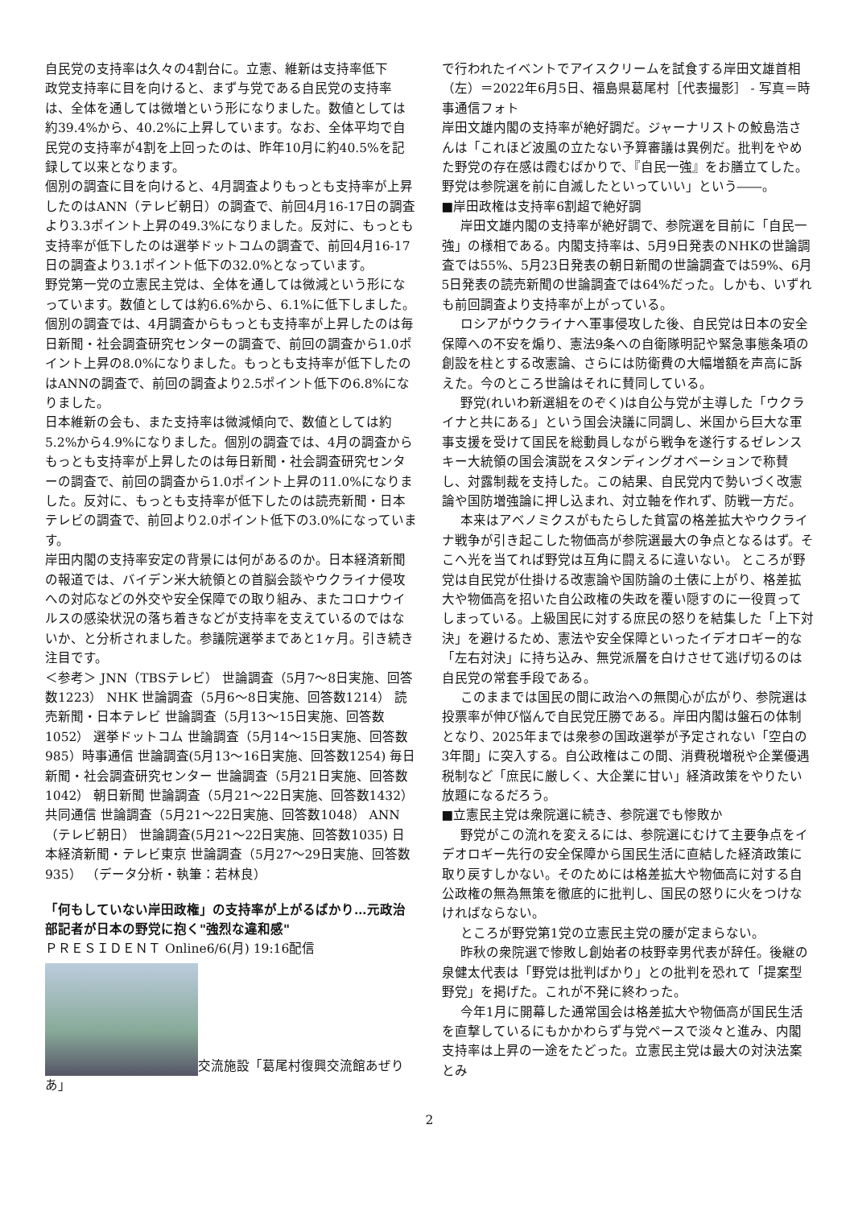自民党の支持率は久々の4割台に。立憲、維新は支持率低下
政党支持率に目を向けると、まず与党である自民党の支持率は、全体を通しては微増という形になりました。数値としては約39.4%から、40.2%に上昇しています。なお、全体平均で自民党の支持率が4割を上回ったのは、昨年10月に約40.5%を記録して以来となります。
個別の調査に目を向けると、4月調査よりもっとも支持率が上昇したのはANN（テレビ朝日）の調査で、前回4月16-17日の調査より3.3ポイント上昇の49.3%になりました。反対に、もっとも支持率が低下したのは選挙ドットコムの調査で、前回4月16-17日の調査より3.1ポイント低下の32.0%となっています。
野党第一党の立憲民主党は、全体を通しては微減という形になっています。数値としては約6.6%から、6.1%に低下しました。
個別の調査では、4月調査からもっとも支持率が上昇したのは毎日新聞・社会調査研究センターの調査で、前回の調査から1.0ポイント上昇の8.0%になりました。もっとも支持率が低下したのはANNの調査で、前回の調査より2.5ポイント低下の6.8%になりました。
日本維新の会も、また支持率は微減傾向で、数値としては約5.2%から4.9%になりました。個別の調査では、4月の調査からもっとも支持率が上昇したのは毎日新聞・社会調査研究センターの調査で、前回の調査から1.0ポイント上昇の11.0%になりました。反対に、もっとも支持率が低下したのは読売新聞・日本テレビの調査で、前回より2.0ポイント低下の3.0%になっています。
岸田内閣の支持率安定の背景には何があるのか。日本経済新聞の報道では、バイデン米大統領との首脳会談やウクライナ侵攻への対応などの外交や安全保障での取り組み、またコロナウイルスの感染状況の落ち着きなどが支持率を支えているのではないか、と分析されました。参議院選挙まであと1ヶ月。引き続き注目です。
＜参考＞ JNN（TBSテレビ） 世論調査（5月7〜8日実施、回答数1223） NHK 世論調査（5月6〜8日実施、回答数1214） 読売新聞・日本テレビ 世論調査（5月13〜15日実施、回答数1052） 選挙ドットコム 世論調査（5月14〜15日実施、回答数985）時事通信 世論調査(5月13〜16日実施、回答数1254) 毎日新聞・社会調査研究センター 世論調査（5月21日実施、回答数1042） 朝日新聞 世論調査（5月21〜22日実施、回答数1432） 共同通信 世論調査（5月21〜22日実施、回答数1048） ANN（テレビ朝日） 世論調査(5月21〜22日実施、回答数1035) 日本経済新聞・テレビ東京 世論調査（5月27〜29日実施、回答数935） （データ分析・執筆：若林良）
「何もしていない岸田政権」の支持率が上がるばかり…元政治部記者が日本の野党に抱く"強烈な違和感"
ＰＲＥＳＩＤＥＮＴ Online6/6(月) 19:16配信
交流施設「葛尾村復興交流館あぜりあ」
で行われたイベントでアイスクリームを試食する岸田文雄首相（左）＝2022年6月5日、福島県葛尾村［代表撮影］ - 写真＝時事通信フォト
岸田文雄内閣の支持率が絶好調だ。ジャーナリストの鮫島浩さんは「これほど波風の立たない予算審議は異例だ。批判をやめた野党の存在感は霞むばかりで、『自民一強』をお膳立てした。野党は参院選を前に自滅したといっていい」という――。
■岸田政権は支持率6割超で絶好調
岸田文雄内閣の支持率が絶好調で、参院選を目前に「自民一強」の様相である。内閣支持率は、5月9日発表のNHKの世論調査では55%、5月23日発表の朝日新聞の世論調査では59%、6月5日発表の読売新聞の世論調査では64%だった。しかも、いずれも前回調査より支持率が上がっている。
ロシアがウクライナへ軍事侵攻した後、自民党は日本の安全保障への不安を煽り、憲法9条への自衛隊明記や緊急事態条項の創設を柱とする改憲論、さらには防衛費の大幅増額を声高に訴えた。今のところ世論はそれに賛同している。
野党(れいわ新選組をのぞく)は自公与党が主導した「ウクライナと共にある」という国会決議に同調し、米国から巨大な軍事支援を受けて国民を総動員しながら戦争を遂行するゼレンスキー大統領の国会演説をスタンディングオベーションで称賛し、対露制裁を支持した。この結果、自民党内で勢いづく改憲論や国防増強論に押し込まれ、対立軸を作れず、防戦一方だ。
本来はアベノミクスがもたらした貧富の格差拡大やウクライナ戦争が引き起こした物価高が参院選最大の争点となるはず。そこへ光を当てれば野党は互角に闘えるに違いない。 ところが野党は自民党が仕掛ける改憲論や国防論の土俵に上がり、格差拡大や物価高を招いた自公政権の失政を覆い隠すのに一役買ってしまっている。上級国民に対する庶民の怒りを結集した「上下対決」を避けるため、憲法や安全保障といったイデオロギー的な「左右対決」に持ち込み、無党派層を白けさせて逃げ切るのは自民党の常套手段である。
このままでは国民の間に政治への無関心が広がり、参院選は投票率が伸び悩んで自民党圧勝である。岸田内閣は盤石の体制となり、2025年までは衆参の国政選挙が予定されない「空白の3年間」に突入する。自公政権はこの間、消費税増税や企業優遇税制など「庶民に厳しく、大企業に甘い」経済政策をやりたい放題になるだろう。
■立憲民主党は衆院選に続き、参院選でも惨敗か
野党がこの流れを変えるには、参院選にむけて主要争点をイデオロギー先行の安全保障から国民生活に直結した経済政策に取り戻すしかない。そのためには格差拡大や物価高に対する自公政権の無為無策を徹底的に批判し、国民の怒りに火をつけなければならない。
ところが野党第1党の立憲民主党の腰が定まらない。
昨秋の衆院選で惨敗し創始者の枝野幸男代表が辞任。後継の泉健太代表は「野党は批判ばかり」との批判を恐れて「提案型野党」を掲げた。これが不発に終わった。
今年1月に開幕した通常国会は格差拡大や物価高が国民生活を直撃しているにもかかわらず与党ペースで淡々と進み、内閣支持率は上昇の一途をたどった。立憲民主党は最大の対決法案とみ
2